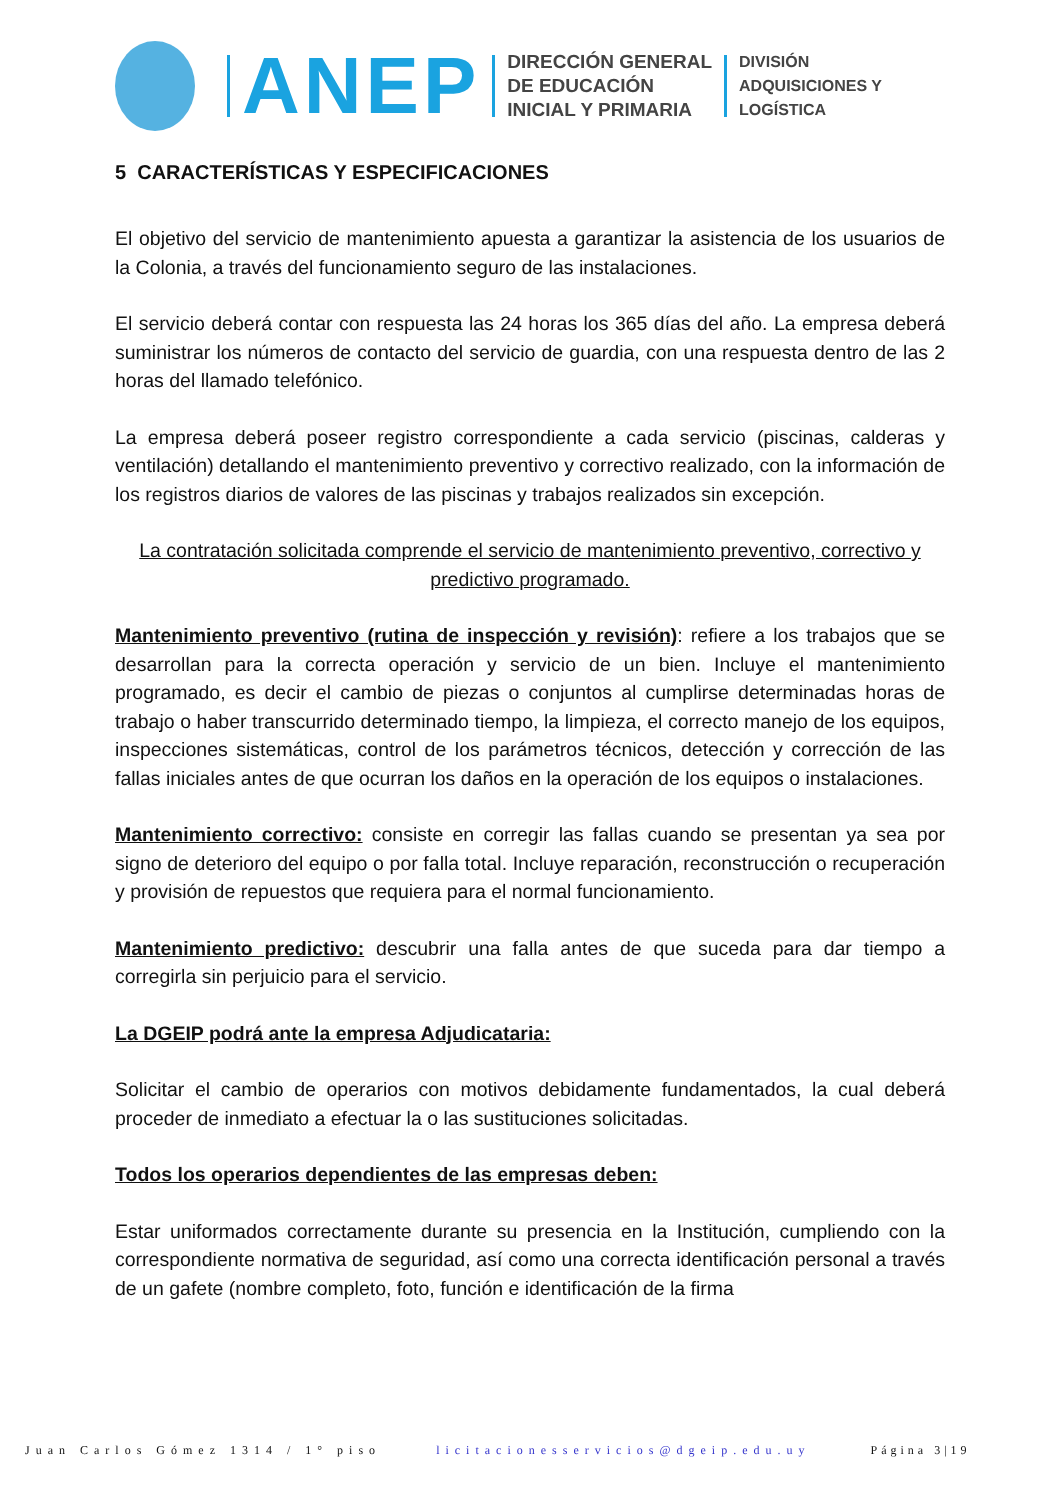ANEP
DIRECCIÓN GENERAL
DE EDUCACIÓN
INICIAL Y PRIMARIA
DIVISIÓN
ADQUISICIONES Y
LOGÍSTICA
5 CARACTERÍSTICAS Y ESPECIFICACIONES
El objetivo del servicio de mantenimiento apuesta a garantizar la asistencia de los usuarios de la Colonia, a través del funcionamiento seguro de las instalaciones.
El servicio deberá contar con respuesta las 24 horas los 365 días del año. La empresa deberá suministrar los números de contacto del servicio de guardia, con una respuesta dentro de las 2 horas del llamado telefónico.
La empresa deberá poseer registro correspondiente a cada servicio (piscinas, calderas y ventilación) detallando el mantenimiento preventivo y correctivo realizado, con la información de los registros diarios de valores de las piscinas y trabajos realizados sin excepción.
La contratación solicitada comprende el servicio de mantenimiento preventivo, correctivo y predictivo programado.
Mantenimiento preventivo (rutina de inspección y revisión): refiere a los trabajos que se desarrollan para la correcta operación y servicio de un bien. Incluye el mantenimiento programado, es decir el cambio de piezas o conjuntos al cumplirse determinadas horas de trabajo o haber transcurrido determinado tiempo, la limpieza, el correcto manejo de los equipos, inspecciones sistemáticas, control de los parámetros técnicos, detección y corrección de las fallas iniciales antes de que ocurran los daños en la operación de los equipos o instalaciones.
Mantenimiento correctivo: consiste en corregir las fallas cuando se presentan ya sea por signo de deterioro del equipo o por falla total. Incluye reparación, reconstrucción o recuperación y provisión de repuestos que requiera para el normal funcionamiento.
Mantenimiento predictivo: descubrir una falla antes de que suceda para dar tiempo a corregirla sin perjuicio para el servicio.
La DGEIP podrá ante la empresa Adjudicataria:
Solicitar el cambio de operarios con motivos debidamente fundamentados, la cual deberá proceder de inmediato a efectuar la o las sustituciones solicitadas.
Todos los operarios dependientes de las empresas deben:
Estar uniformados correctamente durante su presencia en la Institución, cumpliendo con la correspondiente normativa de seguridad, así como una correcta identificación personal a través de un gafete (nombre completo, foto, función e identificación de la firma
Juan Carlos Gómez 1314 / 1° piso licitacionesservicios@dgeip.edu.uy Página 3|19